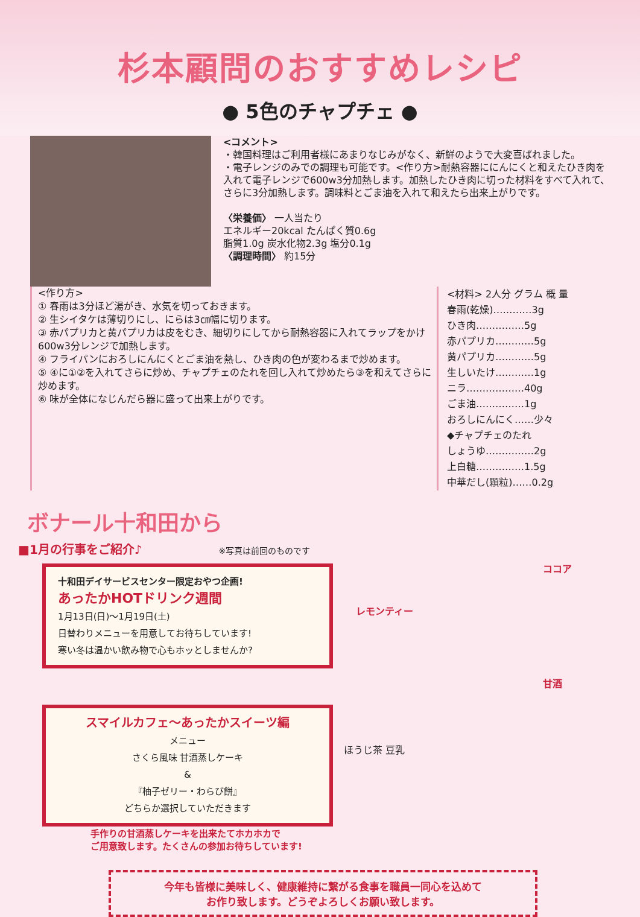杉本顧問のおすすめレシピ
● 5色のチャプチェ ●
<コメント>
・韓国料理はご利用者様にあまりなじみがなく、新鮮のようで大変喜ばれました。
・電子レンジのみでの調理も可能です。<作り方>耐熱容器ににんにくと和えたひき肉を入れて電子レンジで600w3分加熱します。加熱したひき肉に切った材料をすべて入れて、さらに3分加熱します。調味料とごま油を入れて和えたら出来上がりです。
〈栄養価〉 一人当たり
エネルギー20kcal たんぱく質0.6g
脂質1.0g 炭水化物2.3g 塩分0.1g
〈調理時間〉 約15分
<作り方>
① 春雨は3分ほど湯がき、水気を切っておきます。
② 生シイタケは薄切りにし、にらは3㎝幅に切ります。
③ 赤パプリカと黄パプリカは皮をむき、細切りにしてから耐熱容器に入れてラップをかけ600w3分レンジで加熱します。
④ フライパンにおろしにんにくとごま油を熱し、ひき肉の色が変わるまで炒めます。
⑤ ④に①②を入れてさらに炒め、チャプチェのたれを回し入れて炒めたら③を和えてさらに炒めます。
⑥ 味が全体になじんだら器に盛って出来上がりです。
<材料> 2人分 グラム 概 量
春雨(乾燥)…………3g
ひき肉……………5g
赤パプリカ…………5g
黄パプリカ…………5g
生しいたけ…………1g
ニラ………………40g
ごま油……………1g
おろしにんにく……少々
◆チャプチェのたれ
しょうゆ……………2g
上白糖……………1.5g
中華だし(顆粒)……0.2g
ボナール十和田から
■1月の行事をご紹介♪ ※写真は前回のものです
十和田デイサービスセンター限定おやつ企画!
あったかHOTドリンク週間
1月13日(日)～1月19日(土)
日替わりメニューを用意してお待ちしています!
寒い冬は温かい飲み物で心もホッとしませんか?
ココア
レモンティー
甘酒
スマイルカフェ～あったかスイーツ編
メニュー
さくら風味 甘酒蒸しケーキ
&
『柚子ゼリー・わらび餅』
どちらか選択していただきます
手作りの甘酒蒸しケーキを出来たてホカホカで
ご用意致します。たくさんの参加お待ちしています!
ほうじ茶 豆乳
今年も皆様に美味しく、健康維持に繋がる食事を職員一同心を込めて
お作り致します。どうぞよろしくお願い致します。